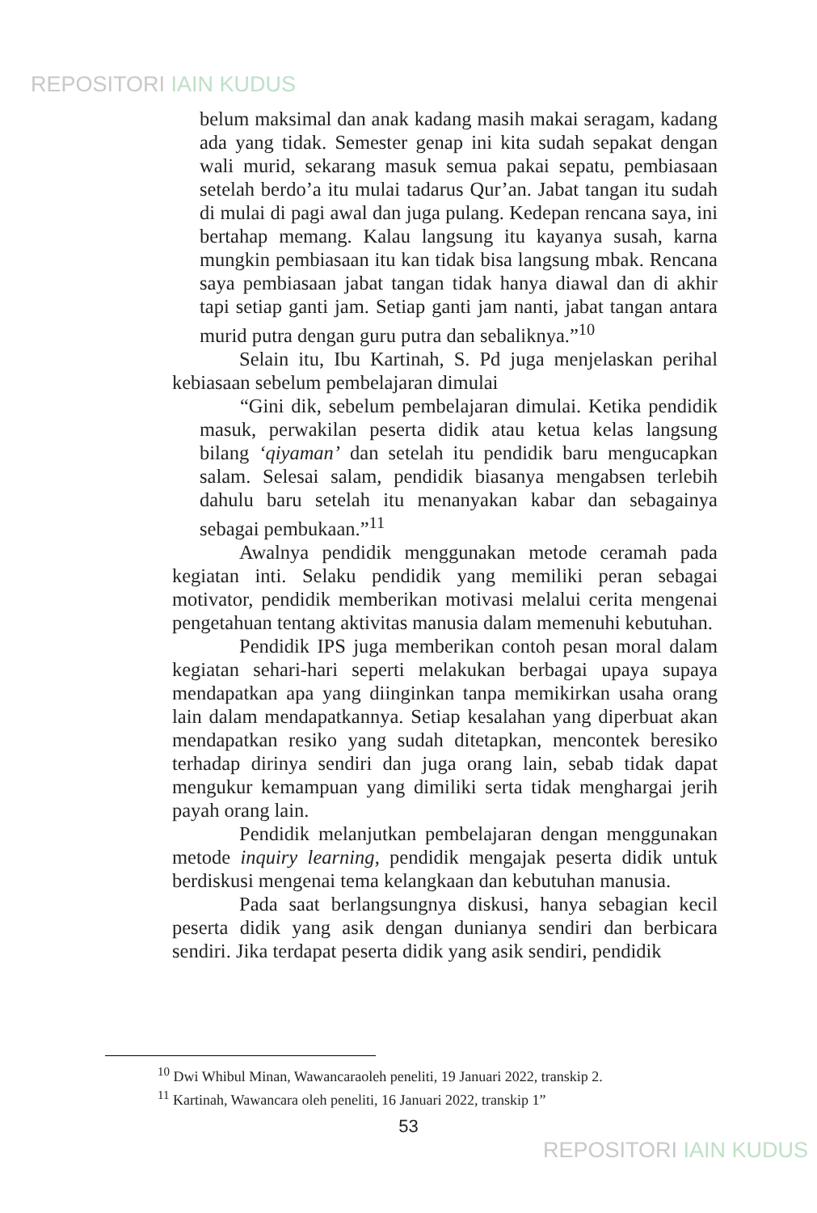REPOSITORI IAIN KUDUS
belum maksimal dan anak kadang masih makai seragam, kadang ada yang tidak. Semester genap ini kita sudah sepakat dengan wali murid, sekarang masuk semua pakai sepatu, pembiasaan setelah berdo’a itu mulai tadarus Qur’an. Jabat tangan itu sudah di mulai di pagi awal dan juga pulang. Kedepan rencana saya, ini bertahap memang. Kalau langsung itu kayanya susah, karna mungkin pembiasaan itu kan tidak bisa langsung mbak. Rencana saya pembiasaan jabat tangan tidak hanya diawal dan di akhir tapi setiap ganti jam. Setiap ganti jam nanti, jabat tangan antara murid putra dengan guru putra dan sebaliknya.”<sup>10</sup>
Selain itu, Ibu Kartinah, S. Pd juga menjelaskan perihal kebiasaan sebelum pembelajaran dimulai
“Gini dik, sebelum pembelajaran dimulai. Ketika pendidik masuk, perwakilan peserta didik atau ketua kelas langsung bilang ‘qiyaman’ dan setelah itu pendidik baru mengucapkan salam. Selesai salam, pendidik biasanya mengabsen terlebih dahulu baru setelah itu menanyakan kabar dan sebagainya sebagai pembukaan.”<sup>11</sup>
Awalnya pendidik menggunakan metode ceramah pada kegiatan inti. Selaku pendidik yang memiliki peran sebagai motivator, pendidik memberikan motivasi melalui cerita mengenai pengetahuan tentang aktivitas manusia dalam memenuhi kebutuhan.
Pendidik IPS juga memberikan contoh pesan moral dalam kegiatan sehari-hari seperti melakukan berbagai upaya supaya mendapatkan apa yang diinginkan tanpa memikirkan usaha orang lain dalam mendapatkannya. Setiap kesalahan yang diperbuat akan mendapatkan resiko yang sudah ditetapkan, mencontek beresiko terhadap dirinya sendiri dan juga orang lain, sebab tidak dapat mengukur kemampuan yang dimiliki serta tidak menghargai jerih payah orang lain.
Pendidik melanjutkan pembelajaran dengan menggunakan metode inquiry learning, pendidik mengajak peserta didik untuk berdiskusi mengenai tema kelangkaan dan kebutuhan manusia.
Pada saat berlangsungnya diskusi, hanya sebagian kecil peserta didik yang asik dengan dunianya sendiri dan berbicara sendiri. Jika terdapat peserta didik yang asik sendiri, pendidik
<sup>10</sup> Dwi Whibul Minan, Wawancaraoleh peneliti, 19 Januari 2022, transkip 2.
<sup>11</sup> Kartinah, Wawancara oleh peneliti, 16 Januari 2022, transkip 1”
53
REPOSITORI IAIN KUDUS